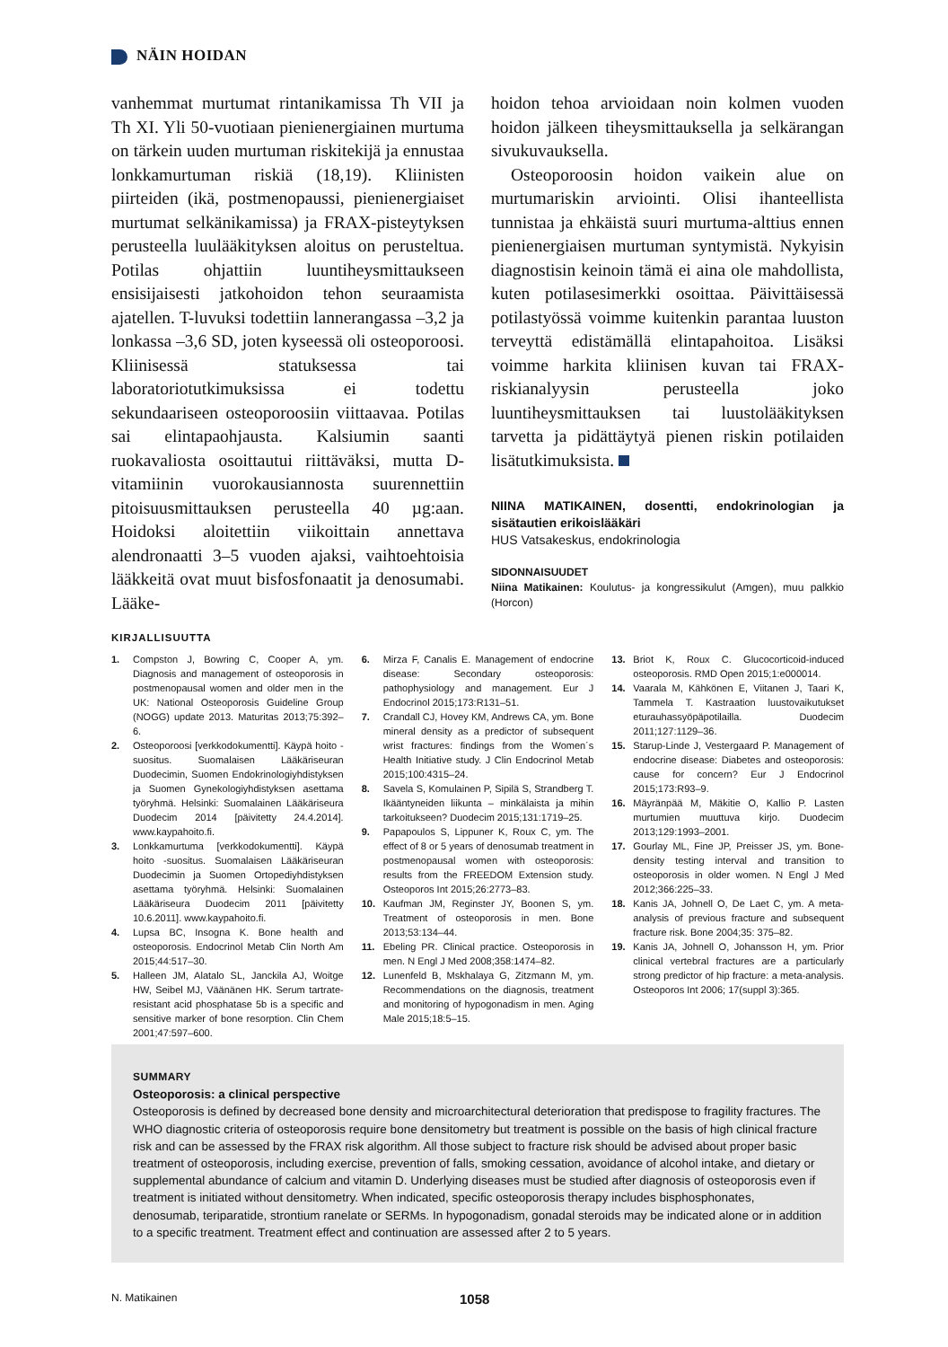NÄIN HOIDAN
vanhemmat murtumat rintanikamissa Th VII ja Th XI. Yli 50-vuotiaan pienienergiainen murtuma on tärkein uuden murtuman riskitekijä ja ennustaa lonkkamurtuman riskiä (18,19). Kliinisten piirteiden (ikä, postmenopaussi, pienienergiaiset murtumat selkänikamissa) ja FRAX-pisteytyksen perusteella luulääkityksen aloitus on perusteltua. Potilas ohjattiin luuntiheysmittaukseen ensisijaisesti jatkohoidon tehon seuraamista ajatellen. T-luvuksi todettiin lannerangassa –3,2 ja lonkassa –3,6 SD, joten kyseessä oli osteoporoosi. Kliinisessä statuksessa tai laboratoriotutkimuksissa ei todettu sekundaariseen osteoporoosiin viittaavaa. Potilas sai elintapaohjausta. Kalsiumin saanti ruokavaliosta osoittautui riittäväksi, mutta D-vitamiinin vuorokausiannosta suurennettiin pitoisuusmittauksen perusteella 40 µg:aan. Hoidoksi aloitettiin viikoittain annettava alendronaatti 3–5 vuoden ajaksi, vaihtoehtoisia lääkkeitä ovat muut bisfosfonaatit ja denosumabi. Lääke-
hoidon tehoa arvioidaan noin kolmen vuoden hoidon jälkeen tiheysmittauksella ja selkärangan sivukuvauksella.
Osteoporoosin hoidon vaikein alue on murtumariskin arviointi. Olisi ihanteellista tunnistaa ja ehkäistä suuri murtuma-alttius ennen pienienergiaisen murtuman syntymistä. Nykyisin diagnostisin keinoin tämä ei aina ole mahdollista, kuten potilasesimerkki osoittaa. Päivittäisessä potilastyössä voimme kuitenkin parantaa luuston terveyttä edistämällä elintapahoitoa. Lisäksi voimme harkita kliinisen kuvan tai FRAX-riskianalyysin perusteella joko luuntiheysmittauksen tai luustolääkityksen tarvetta ja pidättäytyä pienen riskin potilaiden lisätutkimuksista.
NIINA MATIKAINEN, dosentti, endokrinologian ja sisätautien erikoislääkäri
HUS Vatsakeskus, endokrinologia
SIDONNAISUUDET
Niina Matikainen: Koulutus- ja kongressikulut (Amgen), muu palkkio (Horcon)
KIRJALLISUUTTA
1. Compston J, Bowring C, Cooper A, ym. Diagnosis and management of osteoporosis in postmenopausal women and older men in the UK: National Osteoporosis Guideline Group (NOGG) update 2013. Maturitas 2013;75:392–6.
2. Osteoporoosi [verkkodokumentti]. Käypä hoito -suositus. Suomalaisen Lääkäriseuran Duodecimin, Suomen Endokrinologiyhdistyksen ja Suomen Gynekologiyhdistyksen asettama työryhmä. Helsinki: Suomalainen Lääkäriseura Duodecim 2014 [päivitetty 24.4.2014]. www.kaypahoito.fi.
3. Lonkkamurtuma [verkkodokumentti]. Käypä hoito -suositus. Suomalaisen Lääkäriseuran Duodecimin ja Suomen Ortopediyhdistyksen asettama työryhmä. Helsinki: Suomalainen Lääkäriseura Duodecim 2011 [päivitetty 10.6.2011]. www.kaypahoito.fi.
4. Lupsa BC, Insogna K. Bone health and osteoporosis. Endocrinol Metab Clin North Am 2015;44:517–30.
5. Halleen JM, Alatalo SL, Janckila AJ, Woitge HW, Seibel MJ, Väänänen HK. Serum tartrate-resistant acid phosphatase 5b is a specific and sensitive marker of bone resorption. Clin Chem 2001;47:597–600.
6. Mirza F, Canalis E. Management of endocrine disease: Secondary osteoporosis: pathophysiology and management. Eur J Endocrinol 2015;173:R131–51.
7. Crandall CJ, Hovey KM, Andrews CA, ym. Bone mineral density as a predictor of subsequent wrist fractures: findings from the Women´s Health Initiative study. J Clin Endocrinol Metab 2015;100:4315–24.
8. Savela S, Komulainen P, Sipilä S, Strandberg T. Ikääntyneiden liikunta – minkälaista ja mihin tarkoitukseen? Duodecim 2015;131:1719–25.
9. Papapoulos S, Lippuner K, Roux C, ym. The effect of 8 or 5 years of denosumab treatment in postmenopausal women with osteoporosis: results from the FREEDOM Extension study. Osteoporos Int 2015;26:2773–83.
10. Kaufman JM, Reginster JY, Boonen S, ym. Treatment of osteoporosis in men. Bone 2013;53:134–44.
11. Ebeling PR. Clinical practice. Osteoporosis in men. N Engl J Med 2008;358:1474–82.
12. Lunenfeld B, Mskhalaya G, Zitzmann M, ym. Recommendations on the diagnosis, treatment and monitoring of hypogonadism in men. Aging Male 2015;18:5–15.
13. Briot K, Roux C. Glucocorticoid-induced osteoporosis. RMD Open 2015;1:e000014.
14. Vaarala M, Kähkönen E, Viitanen J, Taari K, Tammela T. Kastraation luustovaikutukset eturauhassyöpäpotilailla. Duodecim 2011;127:1129–36.
15. Starup-Linde J, Vestergaard P. Management of endocrine disease: Diabetes and osteoporosis: cause for concern? Eur J Endocrinol 2015;173:R93–9.
16. Mäyränpää M, Mäkitie O, Kallio P. Lasten murtumien muuttuva kirjo. Duodecim 2013;129:1993–2001.
17. Gourlay ML, Fine JP, Preisser JS, ym. Bone-density testing interval and transition to osteoporosis in older women. N Engl J Med 2012;366:225–33.
18. Kanis JA, Johnell O, De Laet C, ym. A meta-analysis of previous fracture and subsequent fracture risk. Bone 2004;35: 375–82.
19. Kanis JA, Johnell O, Johansson H, ym. Prior clinical vertebral fractures are a particularly strong predictor of hip fracture: a meta-analysis. Osteoporos Int 2006; 17(suppl 3):365.
SUMMARY
Osteoporosis: a clinical perspective
Osteoporosis is defined by decreased bone density and microarchitectural deterioration that predispose to fragility fractures. The WHO diagnostic criteria of osteoporosis require bone densitometry but treatment is possible on the basis of high clinical fracture risk and can be assessed by the FRAX risk algorithm. All those subject to fracture risk should be advised about proper basic treatment of osteoporosis, including exercise, prevention of falls, smoking cessation, avoidance of alcohol intake, and dietary or supplemental abundance of calcium and vitamin D. Underlying diseases must be studied after diagnosis of osteoporosis even if treatment is initiated without densitometry. When indicated, specific osteoporosis therapy includes bisphosphonates, denosumab, teriparatide, strontium ranelate or SERMs. In hypogonadism, gonadal steroids may be indicated alone or in addition to a specific treatment. Treatment effect and continuation are assessed after 2 to 5 years.
N. Matikainen 1058